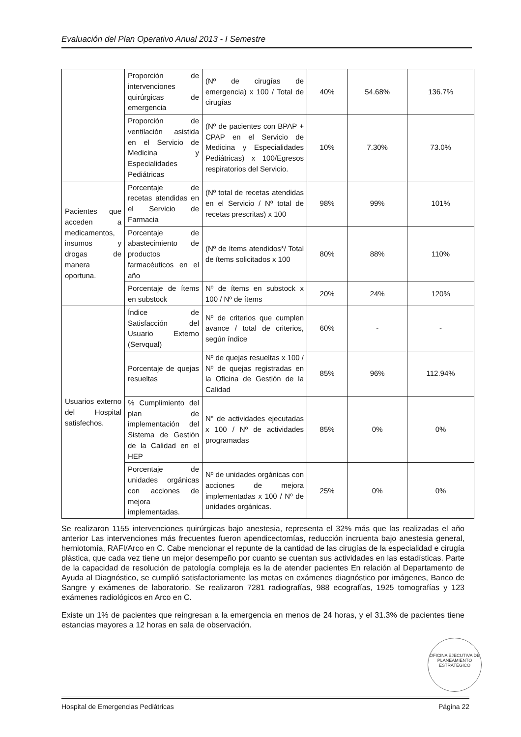Evaluación del Plan Operativo Anual 2013 - I Semestre
| | Proporción de intervenciones quirúrgicas de emergencia | (Nº de cirugías de emergencia) x 100 / Total de cirugías | 40% | 54.68% | 136.7% |
| | Proporción de ventilación asistida en el Servicio de Medicina y Especialidades Pediátricas | (Nº de pacientes con BPAP + CPAP en el Servicio de Medicina y Especialidades Pediátricas) x 100/Egresos respiratorios del Servicio. | 10% | 7.30% | 73.0% |
| Pacientes que acceden a medicamentos, insumos y drogas de manera oportuna. | Porcentaje de recetas atendidas en el Servicio de Farmacia | (Nº total de recetas atendidas en el Servicio / Nº total de recetas prescritas) x 100 | 98% | 99% | 101% |
| | Porcentaje de abastecimiento de productos farmacéuticos en el año | (Nº de ítems atendidos*/ Total de ítems solicitados x 100 | 80% | 88% | 110% |
| | Porcentaje de ítems en substock | Nº de ítems en substock x 100 / Nº de ítems | 20% | 24% | 120% |
| Usuarios externo del Hospital satisfechos. | Índice de Satisfacción del Usuario Externo (Servqual) | Nº de criterios que cumplen avance / total de criterios, según índice | 60% | - | - |
| | Porcentaje de quejas resueltas | Nº de quejas resueltas x 100 / Nº de quejas registradas en la Oficina de Gestión de la Calidad | 85% | 96% | 112.94% |
| | % Cumplimiento del plan de implementación del Sistema de Gestión de la Calidad en el HEP | N° de actividades ejecutadas x 100 / Nº de actividades programadas | 85% | 0% | 0% |
| | Porcentaje de unidades orgánicas con acciones de mejora implementadas. | Nº de unidades orgánicas con acciones de mejora implementadas x 100 / Nº de unidades orgánicas. | 25% | 0% | 0% |
Se realizaron 1155 intervenciones quirúrgicas bajo anestesia, representa el 32% más que las realizadas el año anterior Las intervenciones más frecuentes fueron apendicectomías, reducción incruenta bajo anestesia general, herniotomía, RAFI/Arco en C. Cabe mencionar el repunte de la cantidad de las cirugías de la especialidad e cirugía plástica, que cada vez tiene un mejor desempeño por cuanto se cuentan sus actividades en las estadísticas. Parte de la capacidad de resolución de patología compleja es la de atender pacientes En relación al Departamento de Ayuda al Diagnóstico, se cumplió satisfactoriamente las metas en exámenes diagnóstico por imágenes, Banco de Sangre y exámenes de laboratorio. Se realizaron 7281 radiografías, 988 ecografías, 1925 tomografías y 123 exámenes radiológicos en Arco en C.
Existe un 1% de pacientes que reingresan a la emergencia en menos de 24 horas, y el 31.3% de pacientes tiene estancias mayores a 12 horas en sala de observación.
OFICINA EJECUTIVA DE PLANEAMIENTO ESTRATÉGICO
Hospital de Emergencias Pediátricas Página 22